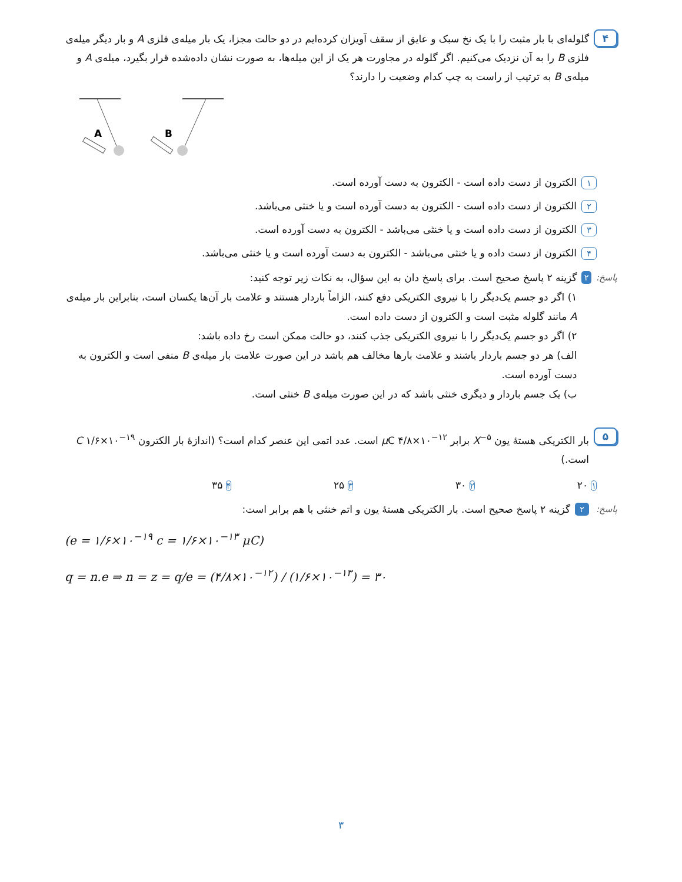۴
گلوله‌ای با بار مثبت را با یک نخ سبک و عایق از سقف آویزان کرده‌ایم در دو حالت مجزا، یک بار میله‌ی فلزی A و بار دیگر میله‌ی فلزی B را به آن نزدیک می‌کنیم. اگر گلوله در مجاورت هر یک از این میله‌ها، به صورت نشان داده‌شده قرار بگیرد، میله‌ی A و میله‌ی B به ترتیب از راست به چپ کدام وضعیت را دارند؟
A
B
۱ الکترون از دست داده است - الکترون به دست آورده است.
۲ الکترون از دست داده است - الکترون به دست آورده است و یا خنثی می‌باشد.
۳ الکترون از دست داده است و یا خنثی می‌باشد - الکترون به دست آورده است.
۴ الکترون از دست داده و یا خنثی می‌باشد - الکترون به دست آورده است و یا خنثی می‌باشد.
پاسخ:
۲
گزینه ۲ پاسخ صحیح است. برای پاسخ دان به این سؤال، به نکات زیر توجه کنید:
۱) اگر دو جسم یک‌دیگر را با نیروی الکتریکی دفع کنند، الزاماً باردار هستند و علامت بار آن‌ها یکسان است، بنابراین بار میله‌ی A مانند گلوله مثبت است و الکترون از دست داده است.
۲) اگر دو جسم یک‌دیگر را با نیروی الکتریکی جذب کنند، دو حالت ممکن است رخ داده باشد:
الف) هر دو جسم باردار باشند و علامت بارها مخالف هم باشد در این صورت علامت بار میله‌ی B منفی است و الکترون به دست آورده است.
ب) یک جسم باردار و دیگری خنثی باشد که در این صورت میله‌ی B خنثی است.
۵
بار الکتریکی هستهٔ یون X<sup>−۵</sup> برابر μ C ۴/۸×۱۰<sup>−۱۲</sup> است. عدد اتمی این عنصر کدام است؟ (اندازهٔ بار الکترون C ۱/۶×۱۰<sup>−۱۹</sup> است.)
۱ ۲۰ ۲ ۳۰ ۳ ۲۵ ۴ ۳۵
پاسخ:
۲
گزینه ۲ پاسخ صحیح است. بار الکتریکی هستهٔ یون و اتم خنثی با هم برابر است:
(e = ۱/۶×۱۰<sup>−۱۹</sup> c = ۱/۶×۱۰<sup>−۱۳</sup> μC)
q = n.e ⇒ n = z = q/e = (۴/۸×۱۰<sup>−۱۲</sup>) / (۱/۶×۱۰<sup>−۱۳</sup>) = ۳۰
۳